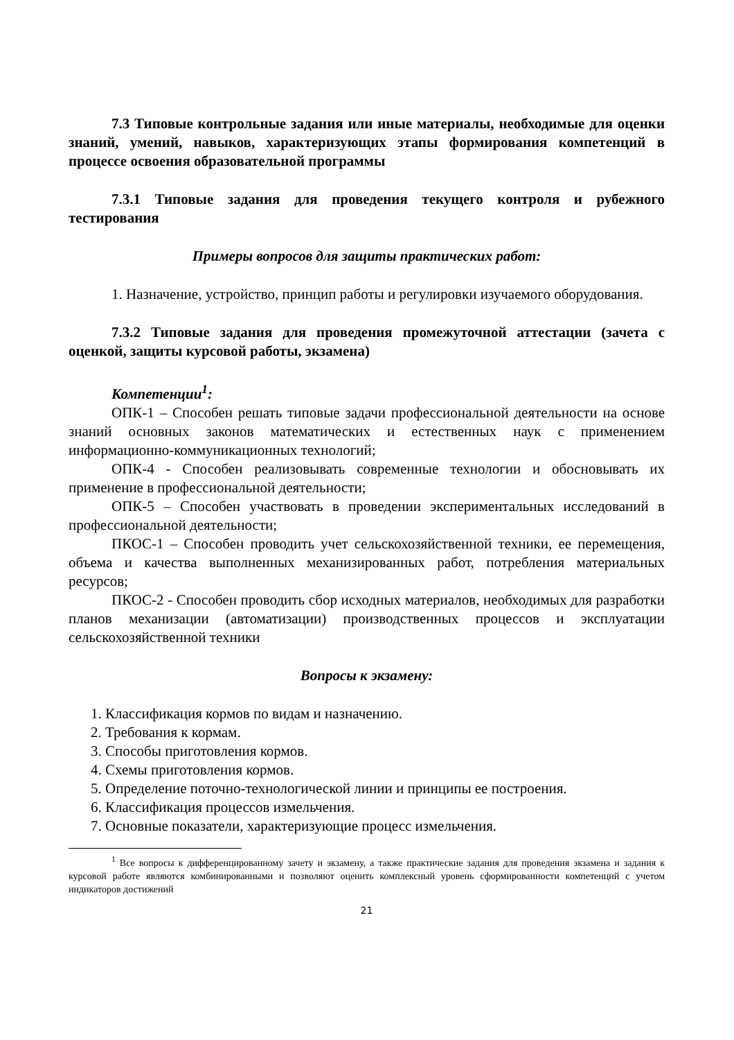7.3 Типовые контрольные задания или иные материалы, необходимые для оценки знаний, умений, навыков, характеризующих этапы формирования компетенций в процессе освоения образовательной программы
7.3.1 Типовые задания для проведения текущего контроля и рубежного тестирования
Примеры вопросов для защиты практических работ:
1. Назначение, устройство, принцип работы и регулировки изучаемого оборудования.
7.3.2 Типовые задания для проведения промежуточной аттестации (зачета с оценкой, защиты курсовой работы, экзамена)
Компетенции<sup>1</sup>:
ОПК-1 – Способен решать типовые задачи профессиональной деятельности на основе знаний основных законов математических и естественных наук с применением информационно-коммуникационных технологий;
ОПК-4 - Способен реализовывать современные технологии и обосновывать их применение в профессиональной деятельности;
ОПК-5 – Способен участвовать в проведении экспериментальных исследований в профессиональной деятельности;
ПКОС-1 – Способен проводить учет сельскохозяйственной техники, ее перемещения, объема и качества выполненных механизированных работ, потребления материальных ресурсов;
ПКОС-2 - Способен проводить сбор исходных материалов, необходимых для разработки планов механизации (автоматизации) производственных процессов и эксплуатации сельскохозяйственной техники
Вопросы к экзамену:
1. Классификация кормов по видам и назначению.
2. Требования к кормам.
3. Способы приготовления кормов.
4. Схемы приготовления кормов.
5. Определение поточно-технологической линии и принципы ее построения.
6. Классификация процессов измельчения.
7. Основные показатели, характеризующие процесс измельчения.
<sup>1</sup> Все вопросы к дифференцированному зачету и экзамену, а также практические задания для проведения экзамена и задания к курсовой работе являются комбинированными и позволяют оценить комплексный уровень сформированности компетенций с учетом индикаторов достижений
21